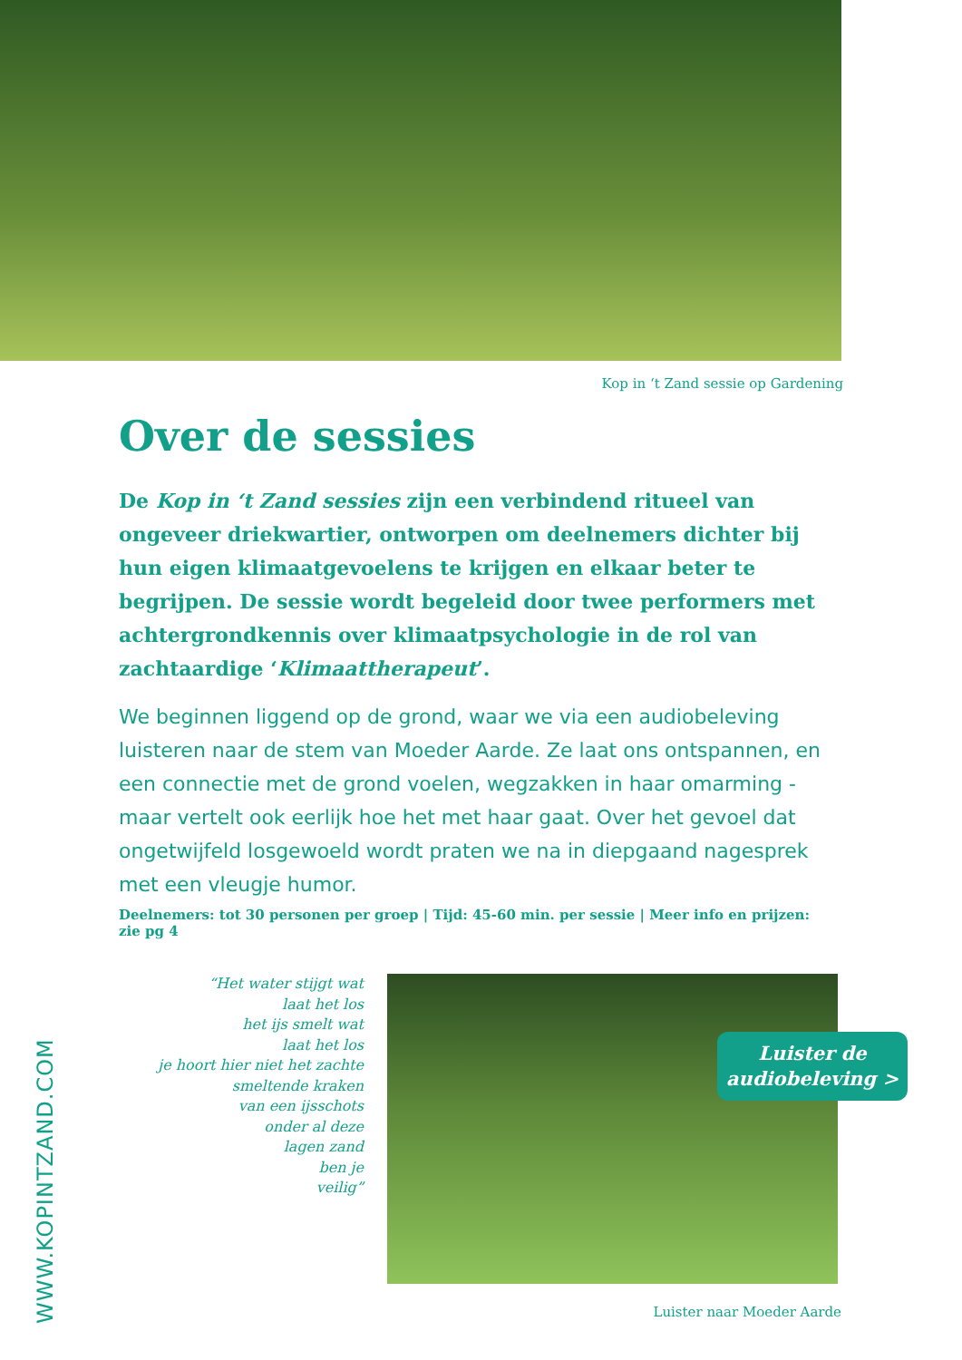Kop in ‘t Zand sessie op Gardening
Over de sessies
De Kop in ‘t Zand sessies zijn een verbindend ritueel van ongeveer driekwartier, ontworpen om deelnemers dichter bij hun eigen klimaatgevoelens te krijgen en elkaar beter te begrijpen. De sessie wordt begeleid door twee performers met achtergrondkennis over klimaatpsychologie in de rol van zachtaardige ‘Klimaattherapeut’.
We beginnen liggend op de grond, waar we via een audiobeleving luis­teren naar de stem van Moeder Aarde. Ze laat ons ontspannen, en een connectie met de grond voelen, wegzakken in haar omarming - maar vertelt ook eerlijk hoe het met haar gaat. Over het gevoel dat ongetwijfeld losgewoeld wordt praten we na in diepgaand nagesprek met een vleugje humor.
Deelnemers: tot 30 personen per groep | Tijd: 45-60 min. per sessie | Meer info en prijzen: zie pg 4
“Het water stijgt wat
laat het los
het ijs smelt wat
laat het los
je hoort hier niet het zachte
smeltende kraken
van een ijsschots
onder al deze
lagen zand
ben je
veilig”
Luister de
audiobeleving >
Luister naar Moeder Aarde
WWW.KOPINTZAND.COM